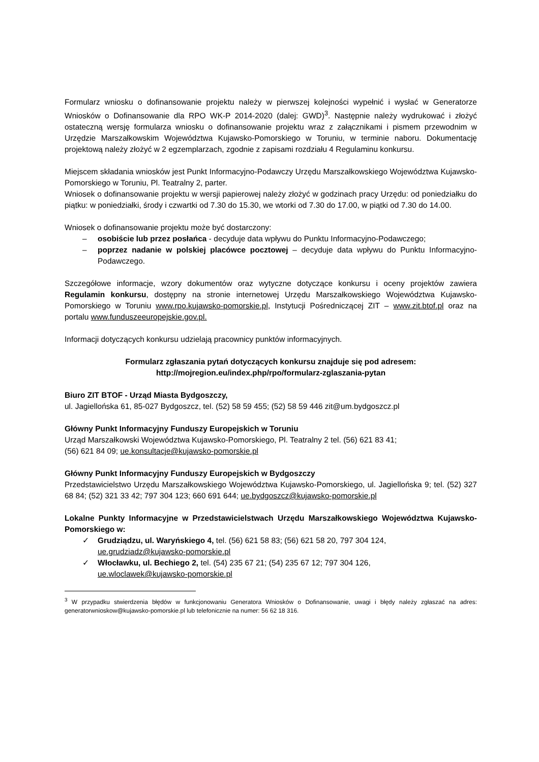Formularz wniosku o dofinansowanie projektu należy w pierwszej kolejności wypełnić i wysłać w Generatorze Wniosków o Dofinansowanie dla RPO WK-P 2014-2020 (dalej: GWD)<sup>3</sup>. Następnie należy wydrukować i złożyć ostateczną wersję formularza wniosku o dofinansowanie projektu wraz z załącznikami i pismem przewodnim w Urzędzie Marszałkowskim Województwa Kujawsko-Pomorskiego w Toruniu, w terminie naboru. Dokumentację projektową należy złożyć w 2 egzemplarzach, zgodnie z zapisami rozdziału 4 Regulaminu konkursu.
Miejscem składania wniosków jest Punkt Informacyjno-Podawczy Urzędu Marszałkowskiego Województwa Kujawsko-Pomorskiego w Toruniu, Pl. Teatralny 2, parter.
Wniosek o dofinansowanie projektu w wersji papierowej należy złożyć w godzinach pracy Urzędu: od poniedziałku do piątku: w poniedziałki, środy i czwartki od 7.30 do 15.30, we wtorki od 7.30 do 17.00, w piątki od 7.30 do 14.00.
Wniosek o dofinansowanie projektu może być dostarczony:
– osobiście lub przez posłańca - decyduje data wpływu do Punktu Informacyjno-Podawczego;
– poprzez nadanie w polskiej placówce pocztowej – decyduje data wpływu do Punktu Informacyjno-Podawczego.
Szczegółowe informacje, wzory dokumentów oraz wytyczne dotyczące konkursu i oceny projektów zawiera Regulamin konkursu, dostępny na stronie internetowej Urzędu Marszałkowskiego Województwa Kujawsko-Pomorskiego w Toruniu www.rpo.kujawsko-pomorskie.pl, Instytucji Pośredniczącej ZIT – www.zit.btof.pl oraz na portalu www.funduszeeuropejskie.gov.pl.
Informacji dotyczących konkursu udzielają pracownicy punktów informacyjnych.
Formularz zgłaszania pytań dotyczących konkursu znajduje się pod adresem:
http://mojregion.eu/index.php/rpo/formularz-zglaszania-pytan
Biuro ZIT BTOF - Urząd Miasta Bydgoszczy,
ul. Jagiellońska 61, 85-027 Bydgoszcz, tel. (52) 58 59 455; (52) 58 59 446 zit@um.bydgoszcz.pl
Główny Punkt Informacyjny Funduszy Europejskich w Toruniu
Urząd Marszałkowski Województwa Kujawsko-Pomorskiego, Pl. Teatralny 2 tel. (56) 621 83 41;
(56) 621 84 09; ue.konsultacje@kujawsko-pomorskie.pl
Główny Punkt Informacyjny Funduszy Europejskich w Bydgoszczy
Przedstawicielstwo Urzędu Marszałkowskiego Województwa Kujawsko-Pomorskiego, ul. Jagiellońska 9; tel. (52) 327 68 84; (52) 321 33 42; 797 304 123; 660 691 644; ue.bydgoszcz@kujawsko-pomorskie.pl
Lokalne Punkty Informacyjne w Przedstawicielstwach Urzędu Marszałkowskiego Województwa Kujawsko-Pomorskiego w:
✓ Grudziądzu, ul. Waryńskiego 4, tel. (56) 621 58 83; (56) 621 58 20, 797 304 124,
ue.grudziadz@kujawsko-pomorskie.pl
✓ Włocławku, ul. Bechiego 2, tel. (54) 235 67 21; (54) 235 67 12; 797 304 126,
ue.wloclawek@kujawsko-pomorskie.pl
<sup>3</sup> W przypadku stwierdzenia błędów w funkcjonowaniu Generatora Wniosków o Dofinansowanie, uwagi i błędy należy zgłaszać na adres: generatorwnioskow@kujawsko-pomorskie.pl lub telefonicznie na numer: 56 62 18 316.